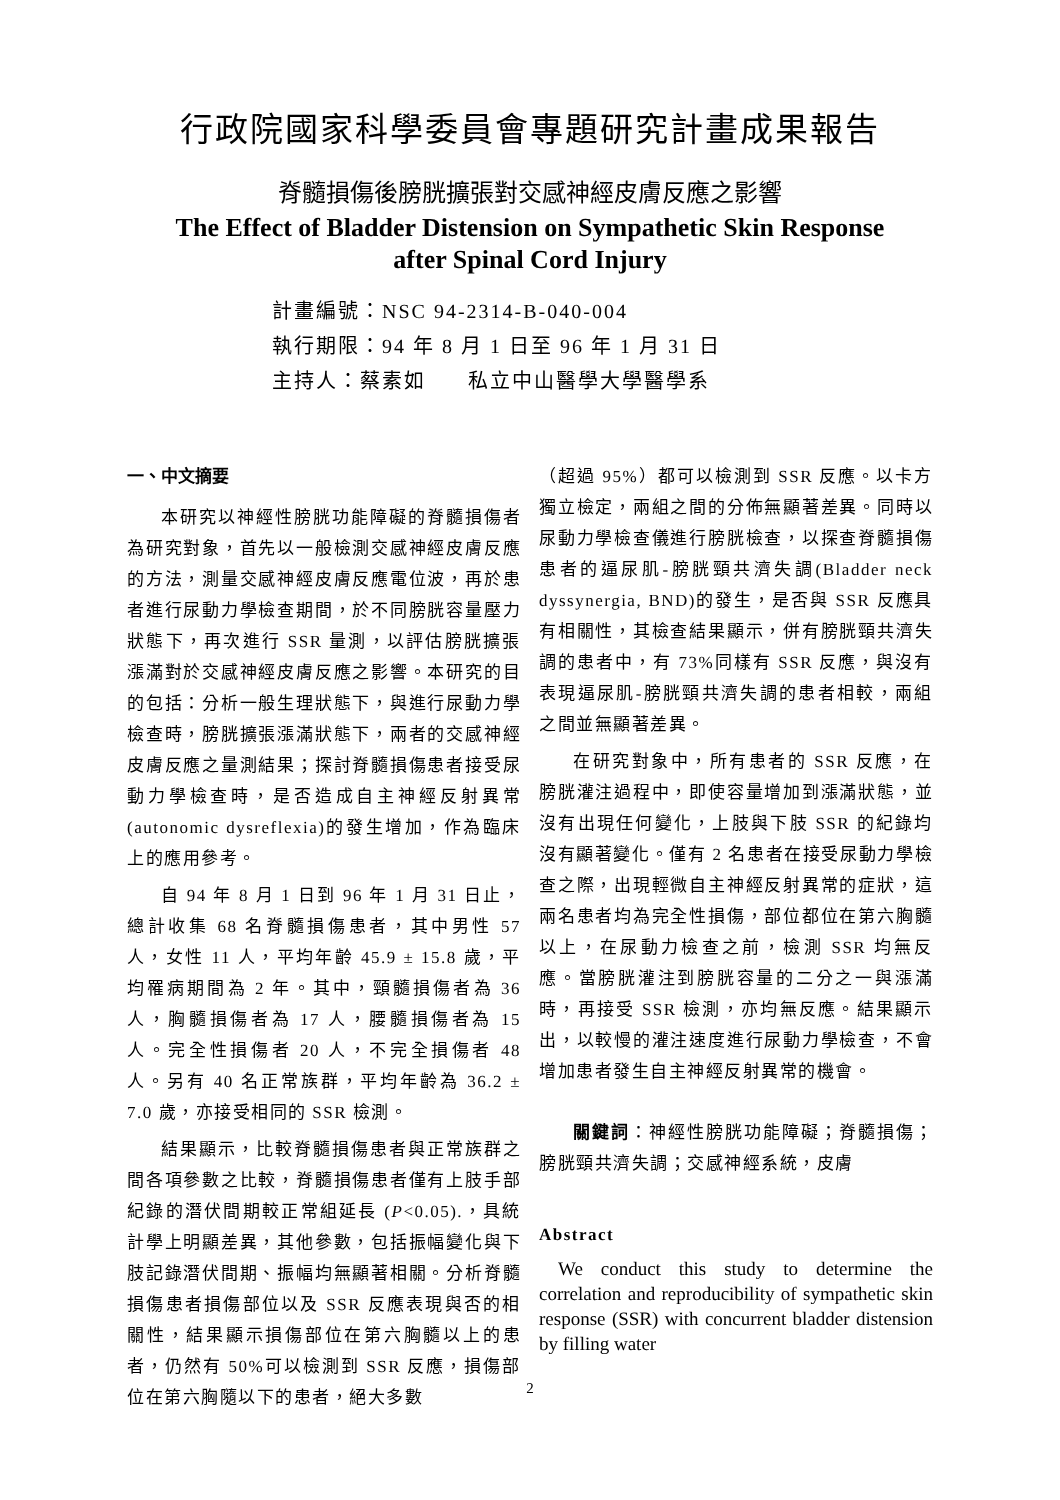行政院國家科學委員會專題研究計畫成果報告
脊髓損傷後膀胱擴張對交感神經皮膚反應之影響
The Effect of Bladder Distension on Sympathetic Skin Response
after Spinal Cord Injury
計畫編號：NSC 94-2314-B-040-004
執行期限：94 年 8 月 1 日至 96 年 1 月 31 日
主持人：蔡素如 私立中山醫學大學醫學系
一、中文摘要
本研究以神經性膀胱功能障礙的脊髓損傷者為研究對象，首先以一般檢測交感神經皮膚反應的方法，測量交感神經皮膚反應電位波，再於患者進行尿動力學檢查期間，於不同膀胱容量壓力狀態下，再次進行 SSR 量測，以評估膀胱擴張漲滿對於交感神經皮膚反應之影響。本研究的目的包括：分析一般生理狀態下，與進行尿動力學檢查時，膀胱擴張漲滿狀態下，兩者的交感神經皮膚反應之量測結果；探討脊髓損傷患者接受尿動力學檢查時，是否造成自主神經反射異常(autonomic dysreflexia)的發生增加，作為臨床上的應用參考。
自 94 年 8 月 1 日到 96 年 1 月 31 日止，總計收集 68 名脊髓損傷患者，其中男性 57 人，女性 11 人，平均年齡 45.9 ± 15.8 歲，平均罹病期間為 2 年。其中，頸髓損傷者為 36 人，胸髓損傷者為 17 人，腰髓損傷者為 15 人。完全性損傷者 20 人，不完全損傷者 48 人。另有 40 名正常族群，平均年齡為 36.2 ± 7.0 歲，亦接受相同的 SSR 檢測。
結果顯示，比較脊髓損傷患者與正常族群之間各項參數之比較，脊髓損傷患者僅有上肢手部紀錄的潛伏間期較正常組延長 (P<0.05).，具統計學上明顯差異，其他參數，包括振幅變化與下肢記錄潛伏間期、振幅均無顯著相關。分析脊髓損傷患者損傷部位以及 SSR 反應表現與否的相關性，結果顯示損傷部位在第六胸髓以上的患者，仍然有 50%可以檢測到 SSR 反應，損傷部位在第六胸隨以下的患者，絕大多數
（超過 95%）都可以檢測到 SSR 反應。以卡方獨立檢定，兩組之間的分佈無顯著差異。同時以尿動力學檢查儀進行膀胱檢查，以探查脊髓損傷患者的逼尿肌-膀胱頸共濟失調(Bladder neck dyssynergia, BND)的發生，是否與 SSR 反應具有相關性，其檢查結果顯示，併有膀胱頸共濟失調的患者中，有 73%同樣有 SSR 反應，與沒有表現逼尿肌-膀胱頸共濟失調的患者相較，兩組之間並無顯著差異。
在研究對象中，所有患者的 SSR 反應，在膀胱灌注過程中，即使容量增加到漲滿狀態，並沒有出現任何變化，上肢與下肢 SSR 的紀錄均沒有顯著變化。僅有 2 名患者在接受尿動力學檢查之際，出現輕微自主神經反射異常的症狀，這兩名患者均為完全性損傷，部位都位在第六胸髓以上，在尿動力檢查之前，檢測 SSR 均無反應。當膀胱灌注到膀胱容量的二分之一與漲滿時，再接受 SSR 檢測，亦均無反應。結果顯示出，以較慢的灌注速度進行尿動力學檢查，不會增加患者發生自主神經反射異常的機會。
關鍵詞：神經性膀胱功能障礙；脊髓損傷；膀胱頸共濟失調；交感神經系統，皮膚
Abstract
We conduct this study to determine the correlation and reproducibility of sympathetic skin response (SSR) with concurrent bladder distension by filling water
2